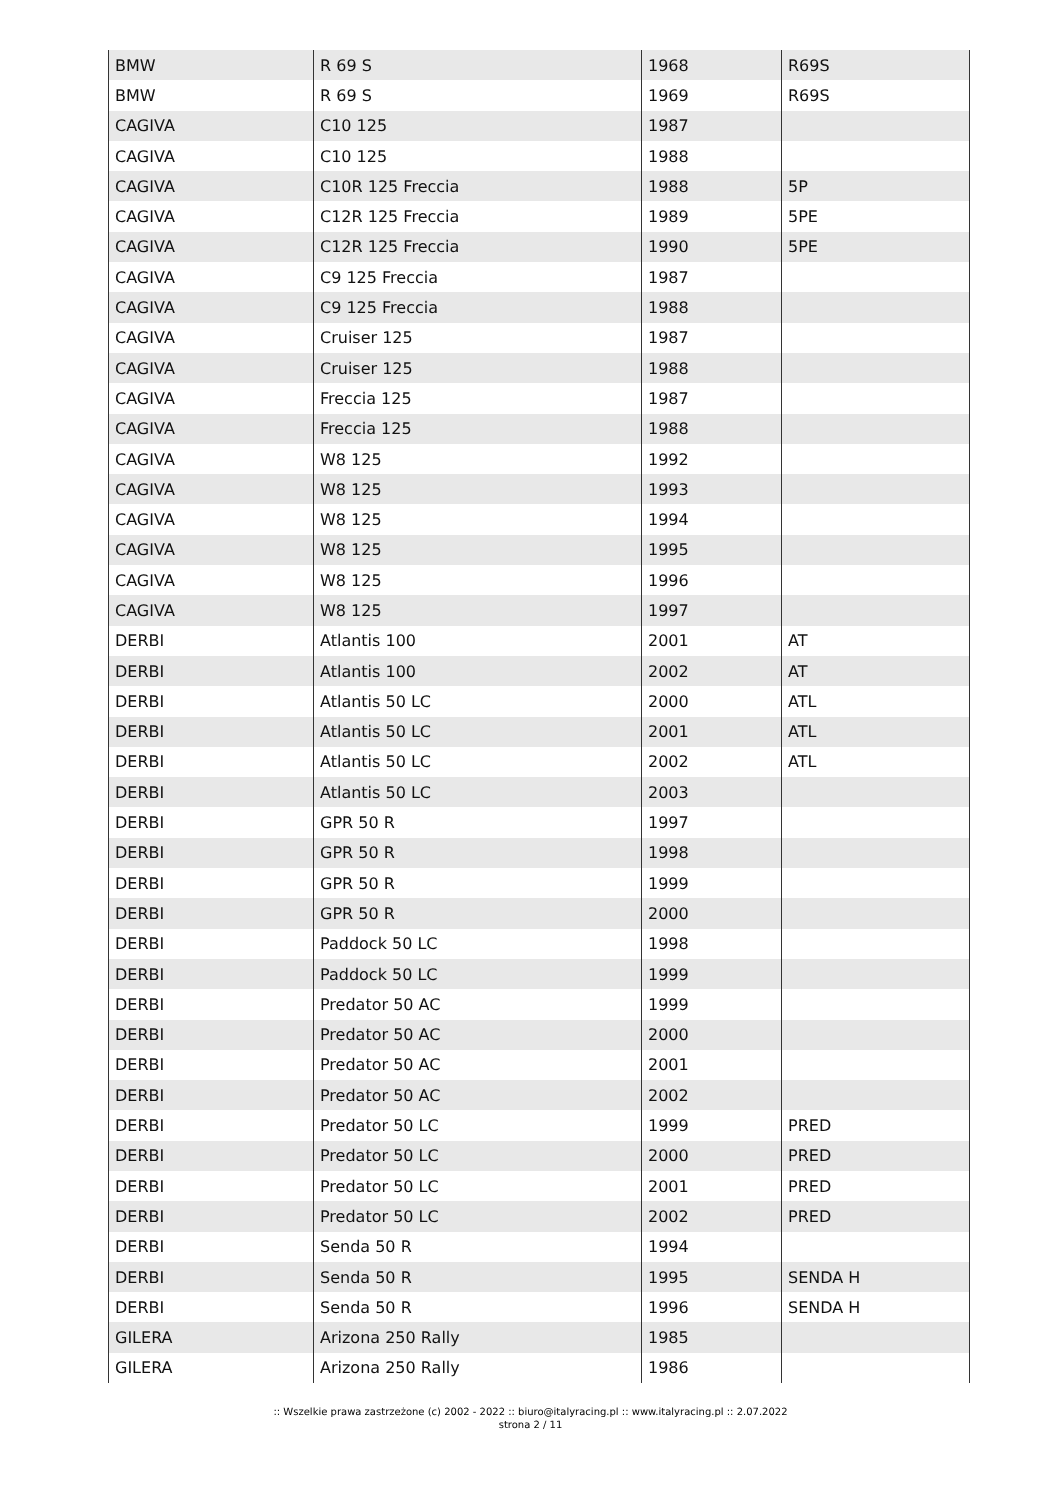| BMW | R 69 S | 1968 | R69S |
| BMW | R 69 S | 1969 | R69S |
| CAGIVA | C10 125 | 1987 | |
| CAGIVA | C10 125 | 1988 | |
| CAGIVA | C10R 125 Freccia | 1988 | 5P |
| CAGIVA | C12R 125 Freccia | 1989 | 5PE |
| CAGIVA | C12R 125 Freccia | 1990 | 5PE |
| CAGIVA | C9 125 Freccia | 1987 | |
| CAGIVA | C9 125 Freccia | 1988 | |
| CAGIVA | Cruiser 125 | 1987 | |
| CAGIVA | Cruiser 125 | 1988 | |
| CAGIVA | Freccia 125 | 1987 | |
| CAGIVA | Freccia 125 | 1988 | |
| CAGIVA | W8 125 | 1992 | |
| CAGIVA | W8 125 | 1993 | |
| CAGIVA | W8 125 | 1994 | |
| CAGIVA | W8 125 | 1995 | |
| CAGIVA | W8 125 | 1996 | |
| CAGIVA | W8 125 | 1997 | |
| DERBI | Atlantis 100 | 2001 | AT |
| DERBI | Atlantis 100 | 2002 | AT |
| DERBI | Atlantis 50 LC | 2000 | ATL |
| DERBI | Atlantis 50 LC | 2001 | ATL |
| DERBI | Atlantis 50 LC | 2002 | ATL |
| DERBI | Atlantis 50 LC | 2003 | |
| DERBI | GPR 50 R | 1997 | |
| DERBI | GPR 50 R | 1998 | |
| DERBI | GPR 50 R | 1999 | |
| DERBI | GPR 50 R | 2000 | |
| DERBI | Paddock 50 LC | 1998 | |
| DERBI | Paddock 50 LC | 1999 | |
| DERBI | Predator 50 AC | 1999 | |
| DERBI | Predator 50 AC | 2000 | |
| DERBI | Predator 50 AC | 2001 | |
| DERBI | Predator 50 AC | 2002 | |
| DERBI | Predator 50 LC | 1999 | PRED |
| DERBI | Predator 50 LC | 2000 | PRED |
| DERBI | Predator 50 LC | 2001 | PRED |
| DERBI | Predator 50 LC | 2002 | PRED |
| DERBI | Senda 50 R | 1994 | |
| DERBI | Senda 50 R | 1995 | SENDA H |
| DERBI | Senda 50 R | 1996 | SENDA H |
| GILERA | Arizona 250 Rally | 1985 | |
| GILERA | Arizona 250 Rally | 1986 | |
:: Wszelkie prawa zastrzeżone (c) 2002 - 2022 :: biuro@italyracing.pl :: www.italyracing.pl :: 2.07.2022
strona 2 / 11